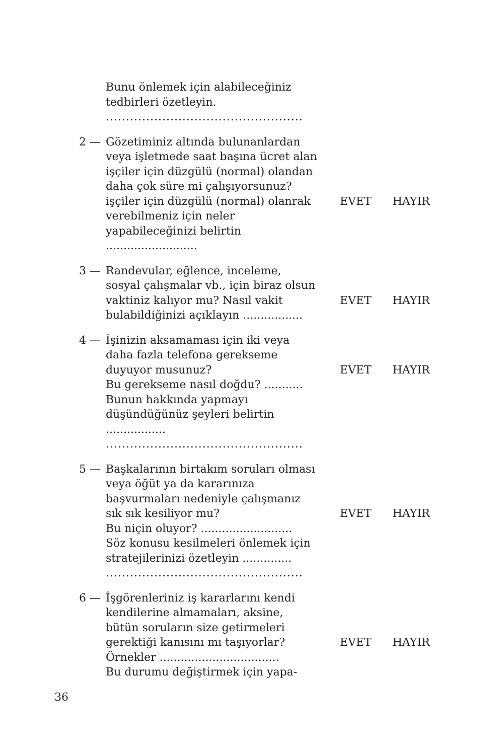Bunu önlemek için alabileceğiniz
tedbirleri özetleyin.
.................................................
2 — Gözetiminiz altında bulunanlardan veya işletmede saat başına ücret alan işçiler için düzgülü (normal) olandan daha çok süre mi çalışıyorsunuz?
işçiler için düzgülü (normal) olanrak verebilmeniz için neler yapabileceğinizi belirtin ..........................
EVET HAYIR
3 — Randevular, eğlence, inceleme, sosyal çalışmalar vb., için biraz olsun vaktiniz kalıyor mu? Nasıl vakit bulabildiğinizi açıklayın .................
EVET HAYIR
4 — İşinizin aksamaması için iki veya daha fazla telefona gerekseme duyuyor musunuz?
Bu gerekseme nasıl doğdu? ...........
Bunun hakkında yapmayı düşündüğünüz şeyleri belirtin .................
.................................................
EVET HAYIR
5 — Başkalarının birtakım soruları olması veya öğüt ya da kararınıza başvurmaları nedeniyle çalışmanız sık sık kesiliyor mu?
Bu niçin oluyor? ..........................
Söz konusu kesilmeleri önlemek için stratejilerinizi özetleyin ..............
.................................................
EVET HAYIR
6 — İşgörenleriniz iş kararlarını kendi kendilerine almamaları, aksine, bütün soruların size getirmeleri gerektiği kanısını mı taşıyorlar?
Örnekler ..................................
Bu durumu değiştirmek için yapa-
EVET HAYIR
36